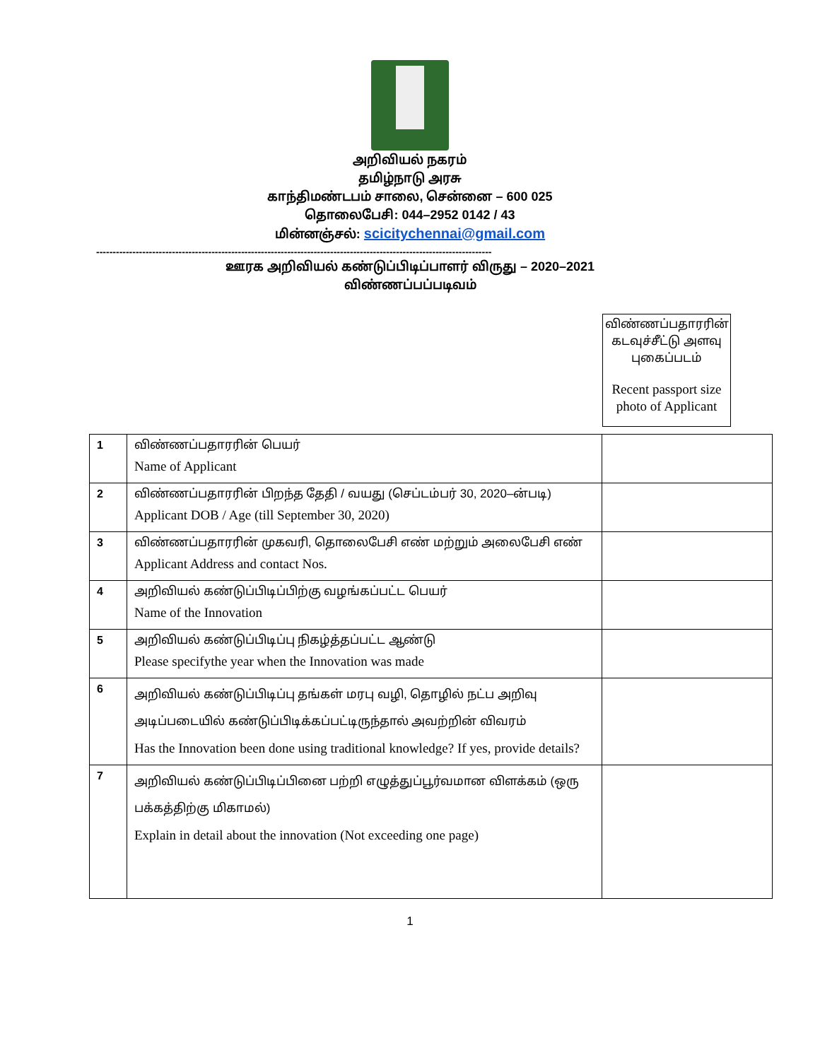அறிவியல் நகரம்
தமிழ்நாடு அரசு
காந்திமண்டபம் சாலை, சென்னை – 600 025
தொலைபேசி: 044–2952 0142 / 43
மின்னஞ்சல்: scicitychennai@gmail.com
------------------------------------------------------------------------------------------------------------------------
ஊரக அறிவியல் கண்டுப்பிடிப்பாளர் விருது – 2020–2021
விண்ணப்பப்படிவம்
விண்ணப்பதாரரின் கடவுச்சீட்டு அளவு புகைப்படம்
Recent passport size photo of Applicant
| 1 | விண்ணப்பதாரரின் பெயர் Name of Applicant | |
| 2 | விண்ணப்பதாரரின் பிறந்த தேதி / வயது (செப்டம்பர் 30, 2020–ன்படி) Applicant DOB / Age (till September 30, 2020) | |
| 3 | விண்ணப்பதாரரின் முகவரி, தொலைபேசி எண் மற்றும் அலைபேசி எண் Applicant Address and contact Nos. | |
| 4 | அறிவியல் கண்டுப்பிடிப்பிற்கு வழங்கப்பட்ட பெயர் Name of the Innovation | |
| 5 | அறிவியல் கண்டுப்பிடிப்பு நிகழ்த்தப்பட்ட ஆண்டு Please specifythe year when the Innovation was made | |
| 6 | அறிவியல் கண்டுப்பிடிப்பு தங்கள் மரபு வழி, தொழில் நட்ப அறிவு அடிப்படையில் கண்டுப்பிடிக்கப்பட்டிருந்தால் அவற்றின் விவரம் Has the Innovation been done using traditional knowledge? If yes, provide details? | |
| 7 | அறிவியல் கண்டுப்பிடிப்பினை பற்றி எழுத்துப்பூர்வமான விளக்கம் (ஒரு பக்கத்திற்கு மிகாமல்) Explain in detail about the innovation (Not exceeding one page) | |
1